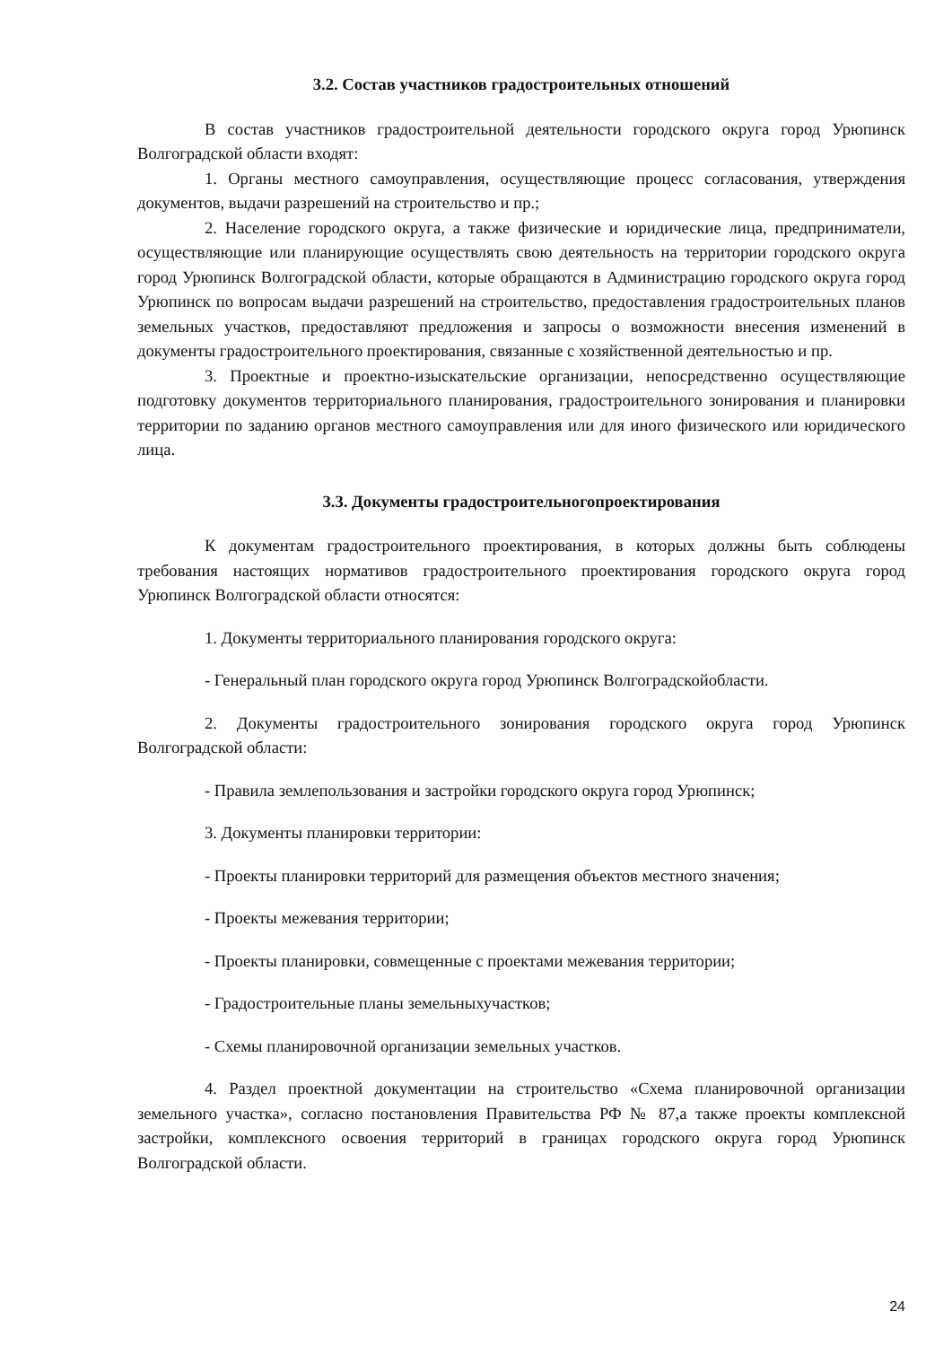3.2. Состав участников градостроительных отношений
В состав участников градостроительной деятельности городского округа город Урюпинск Волгоградской области входят:
1. Органы местного самоуправления, осуществляющие процесс согласования, утверждения документов, выдачи разрешений на строительство и пр.;
2. Население городского округа, а также физические и юридические лица, предприниматели, осуществляющие или планирующие осуществлять свою деятельность на территории городского округа город Урюпинск Волгоградской области, которые обращаются в Администрацию городского округа город Урюпинск по вопросам выдачи разрешений на строительство, предоставления градостроительных планов земельных участков, предоставляют предложения и запросы о возможности внесения изменений в документы градостроительного проектирования, связанные с хозяйственной деятельностью и пр.
3. Проектные и проектно-изыскательские организации, непосредственно осуществляющие подготовку документов территориального планирования, градостроительного зонирования и планировки территории по заданию органов местного самоуправления или для иного физического или юридического лица.
3.3. Документы градостроительногопроектирования
К документам градостроительного проектирования, в которых должны быть соблюдены требования настоящих нормативов градостроительного проектирования городского округа город Урюпинск Волгоградской области относятся:
1. Документы территориального планирования городского округа:
- Генеральный план городского округа город Урюпинск Волгоградскойобласти.
2. Документы градостроительного зонирования городского округа город Урюпинск Волгоградской области:
- Правила землепользования и застройки городского округа город Урюпинск;
3. Документы планировки территории:
- Проекты планировки территорий для размещения объектов местного значения;
- Проекты межевания территории;
- Проекты планировки, совмещенные с проектами межевания территории;
- Градостроительные планы земельныхучастков;
- Схемы планировочной организации земельных участков.
4. Раздел проектной документации на строительство «Схема планировочной организации земельного участка», согласно постановления Правительства РФ № 87,а также проекты комплексной застройки, комплексного освоения территорий в границах городского округа город Урюпинск Волгоградской области.
24